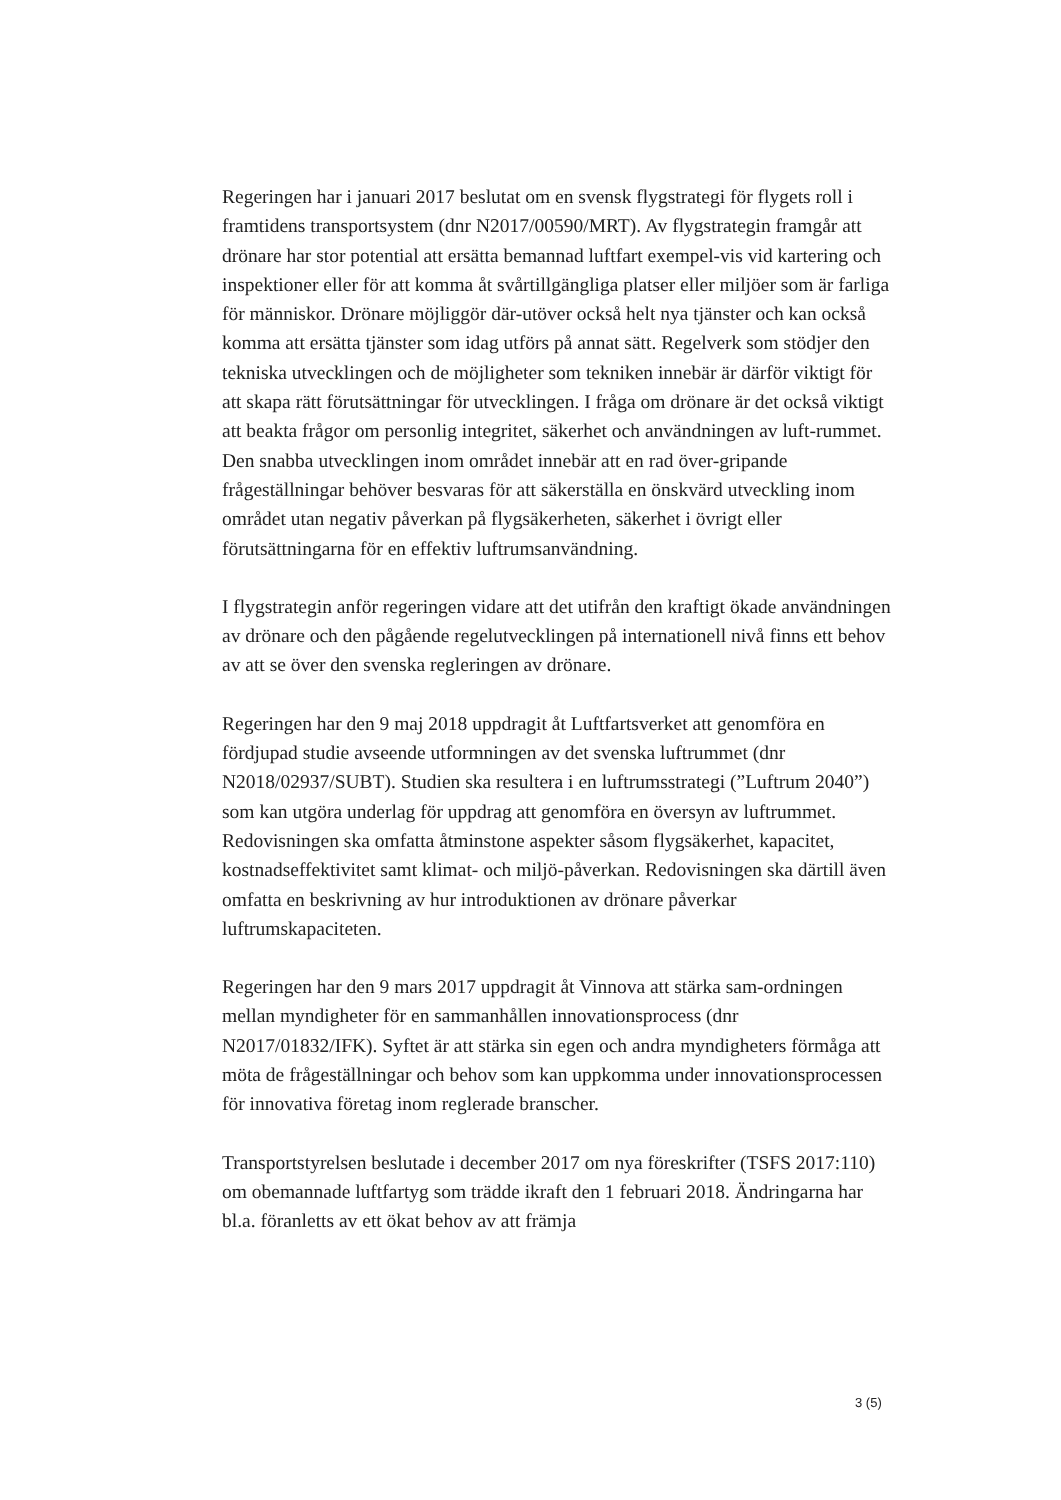Regeringen har i januari 2017 beslutat om en svensk flygstrategi för flygets roll i framtidens transportsystem (dnr N2017/00590/MRT). Av flygstrategin framgår att drönare har stor potential att ersätta bemannad luftfart exempel-vis vid kartering och inspektioner eller för att komma åt svårtillgängliga platser eller miljöer som är farliga för människor. Drönare möjliggör där-utöver också helt nya tjänster och kan också komma att ersätta tjänster som idag utförs på annat sätt. Regelverk som stödjer den tekniska utvecklingen och de möjligheter som tekniken innebär är därför viktigt för att skapa rätt förutsättningar för utvecklingen. I fråga om drönare är det också viktigt att beakta frågor om personlig integritet, säkerhet och användningen av luft-rummet. Den snabba utvecklingen inom området innebär att en rad över-gripande frågeställningar behöver besvaras för att säkerställa en önskvärd utveckling inom området utan negativ påverkan på flygsäkerheten, säkerhet i övrigt eller förutsättningarna för en effektiv luftrumsanvändning.
I flygstrategin anför regeringen vidare att det utifrån den kraftigt ökade användningen av drönare och den pågående regelutvecklingen på internationell nivå finns ett behov av att se över den svenska regleringen av drönare.
Regeringen har den 9 maj 2018 uppdragit åt Luftfartsverket att genomföra en fördjupad studie avseende utformningen av det svenska luftrummet (dnr N2018/02937/SUBT). Studien ska resultera i en luftrumsstrategi (”Luftrum 2040”) som kan utgöra underlag för uppdrag att genomföra en översyn av luftrummet. Redovisningen ska omfatta åtminstone aspekter såsom flygsäkerhet, kapacitet, kostnadseffektivitet samt klimat- och miljö-påverkan. Redovisningen ska därtill även omfatta en beskrivning av hur introduktionen av drönare påverkar luftrumskapaciteten.
Regeringen har den 9 mars 2017 uppdragit åt Vinnova att stärka sam-ordningen mellan myndigheter för en sammanhållen innovationsprocess (dnr N2017/01832/IFK). Syftet är att stärka sin egen och andra myndigheters förmåga att möta de frågeställningar och behov som kan uppkomma under innovationsprocessen för innovativa företag inom reglerade branscher.
Transportstyrelsen beslutade i december 2017 om nya föreskrifter (TSFS 2017:110) om obemannade luftfartyg som trädde ikraft den 1 februari 2018. Ändringarna har bl.a. föranletts av ett ökat behov av att främja
3 (5)